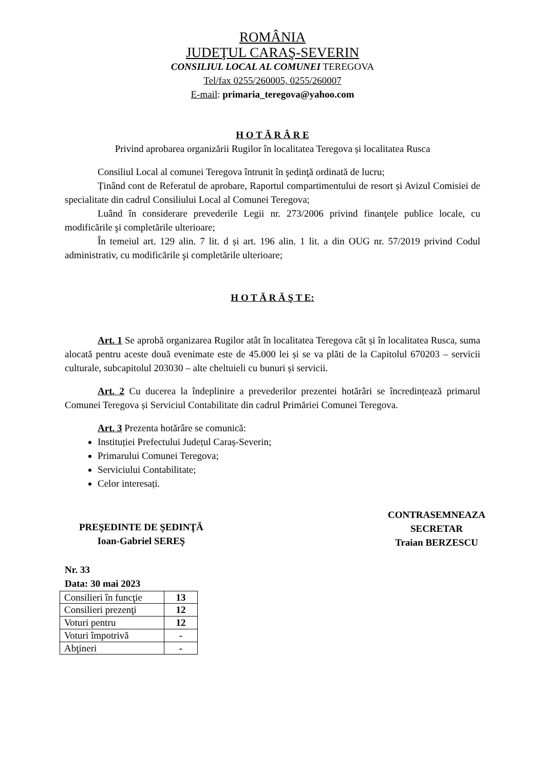ROMÂNIA
JUDEŢUL CARAŞ-SEVERIN
CONSILIUL LOCAL AL COMUNEI TEREGOVA
Tel/fax 0255/260005, 0255/260007
E-mail: primaria_teregova@yahoo.com
H O T Ă R Â R E
Privind aprobarea organizării Rugilor în localitatea Teregova și localitatea Rusca
Consiliul Local al comunei Teregova întrunit în şedinţă ordinată de lucru;
Ținând cont de Referatul de aprobare, Raportul compartimentului de resort și Avizul Comisiei de specialitate din cadrul Consiliului Local al Comunei Teregova;
Luând în considerare prevederile Legii nr. 273/2006 privind finanţele publice locale, cu modificările şi completările ulterioare;
În temeiul art. 129 alin. 7 lit. d și art. 196 alin. 1 lit. a din OUG nr. 57/2019 privind Codul administrativ, cu modificările şi completările ulterioare;
H O T Ă R Ă Ş T E:
Art. 1 Se aprobă organizarea Rugilor atât în localitatea Teregova cât și în localitatea Rusca, suma alocată pentru aceste două evenimate este de 45.000 lei și se va plăti de la Capitolul 670203 – servicii culturale, subcapitolul 203030 – alte cheltuieli cu bunuri și servicii.
Art. 2 Cu ducerea la îndeplinire a prevederilor prezentei hotărâri se încredințează primarul Comunei Teregova și Serviciul Contabilitate din cadrul Primăriei Comunei Teregova.
Art. 3 Prezenta hotărâre se comunică:
Instituției Prefectului Județul Caraș-Severin;
Primarului Comunei Teregova;
Serviciului Contabilitate;
Celor interesați.
PREŞEDINTE DE ŞEDINŢĂ
Ioan-Gabriel SEREŞ
CONTRASEMNEAZA
SECRETAR
Traian BERZESCU
Nr. 33
Data: 30 mai 2023
| Consilieri în funcţie | 13 |
| Consilieri prezenţi | 12 |
| Voturi pentru | 12 |
| Voturi împotrivă | - |
| Abţineri | - |